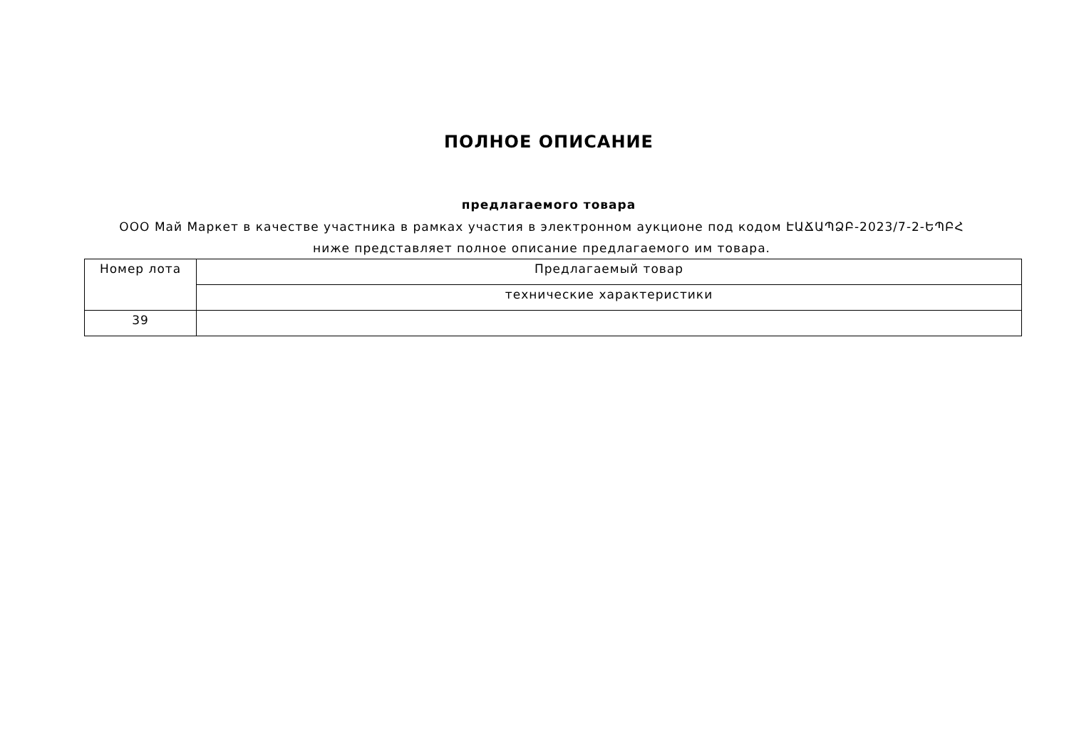ПОЛНОЕ ОПИСАНИЕ
предлагаемого товара
ООО Май Маркет в качестве участника в рамках участия в электронном аукционе под кодом ԷԱՃԱՊՁԲ-2023/7-2-ԵՊԲՀ ниже представляет полное описание предлагаемого им товара.
| Номер лота | Предлагаемый товар |
| | технические характеристики |
| 39 | |